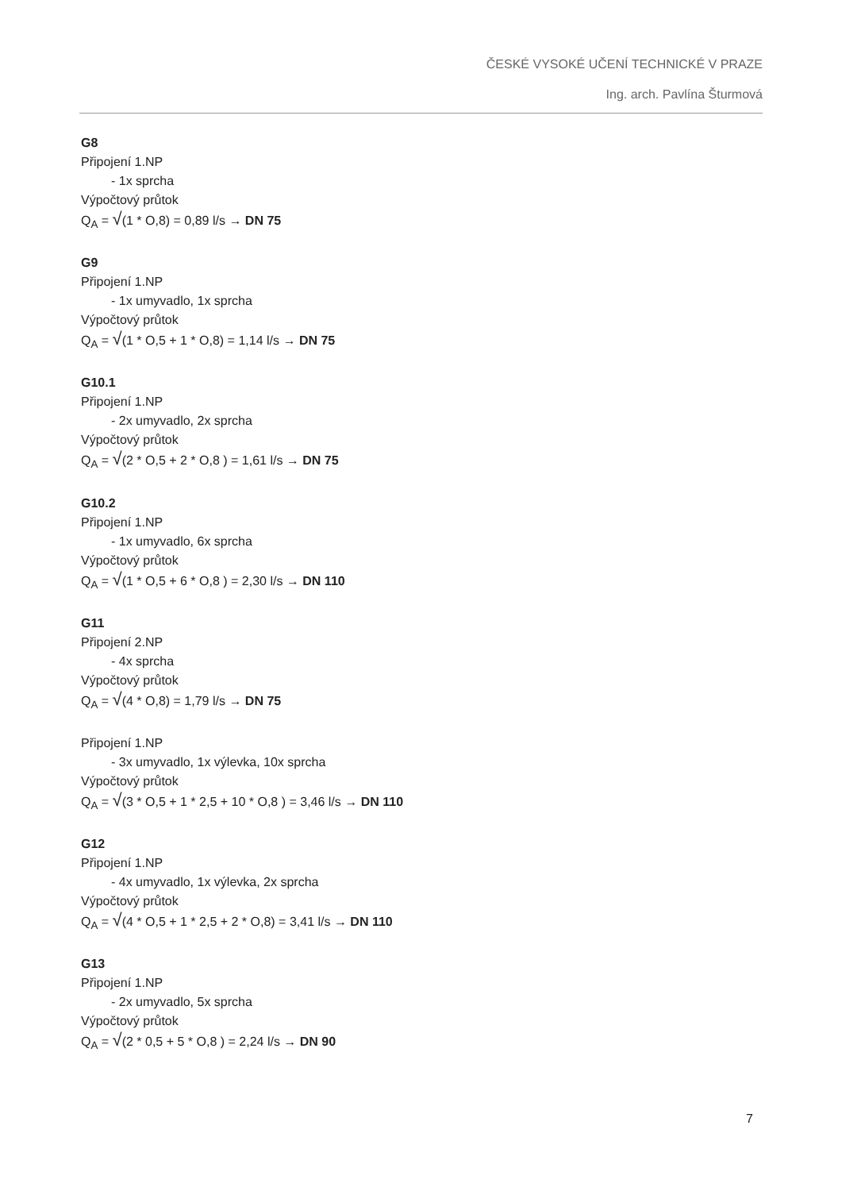ČESKÉ VYSOKÉ UČENÍ TECHNICKÉ V PRAZE
Ing. arch. Pavlína Šturmová
G8
Připojení 1.NP
- 1x sprcha
Výpočtový průtok
Q<sub>A</sub> = √(1 * O,8) = 0,89 l/s → DN 75
G9
Připojení 1.NP
- 1x umyvadlo, 1x sprcha
Výpočtový průtok
Q<sub>A</sub> = √(1 * O,5 + 1 * O,8) = 1,14 l/s → DN 75
G10.1
Připojení 1.NP
- 2x umyvadlo, 2x sprcha
Výpočtový průtok
Q<sub>A</sub> = √(2 * O,5 + 2 * O,8 ) = 1,61 l/s → DN 75
G10.2
Připojení 1.NP
- 1x umyvadlo, 6x sprcha
Výpočtový průtok
Q<sub>A</sub> = √(1 * O,5 + 6 * O,8 ) = 2,30 l/s → DN 110
G11
Připojení 2.NP
- 4x sprcha
Výpočtový průtok
Q<sub>A</sub> = √(4 * O,8) = 1,79 l/s → DN 75
Připojení 1.NP
- 3x umyvadlo, 1x výlevka, 10x sprcha
Výpočtový průtok
Q<sub>A</sub> = √(3 * O,5 + 1 * 2,5 + 10 * O,8 ) = 3,46 l/s → DN 110
G12
Připojení 1.NP
- 4x umyvadlo, 1x výlevka, 2x sprcha
Výpočtový průtok
Q<sub>A</sub> = √(4 * O,5 + 1 * 2,5 + 2 * O,8) = 3,41 l/s → DN 110
G13
Připojení 1.NP
- 2x umyvadlo, 5x sprcha
Výpočtový průtok
Q<sub>A</sub> = √(2 * 0,5 + 5 * O,8 ) = 2,24 l/s → DN 90
7